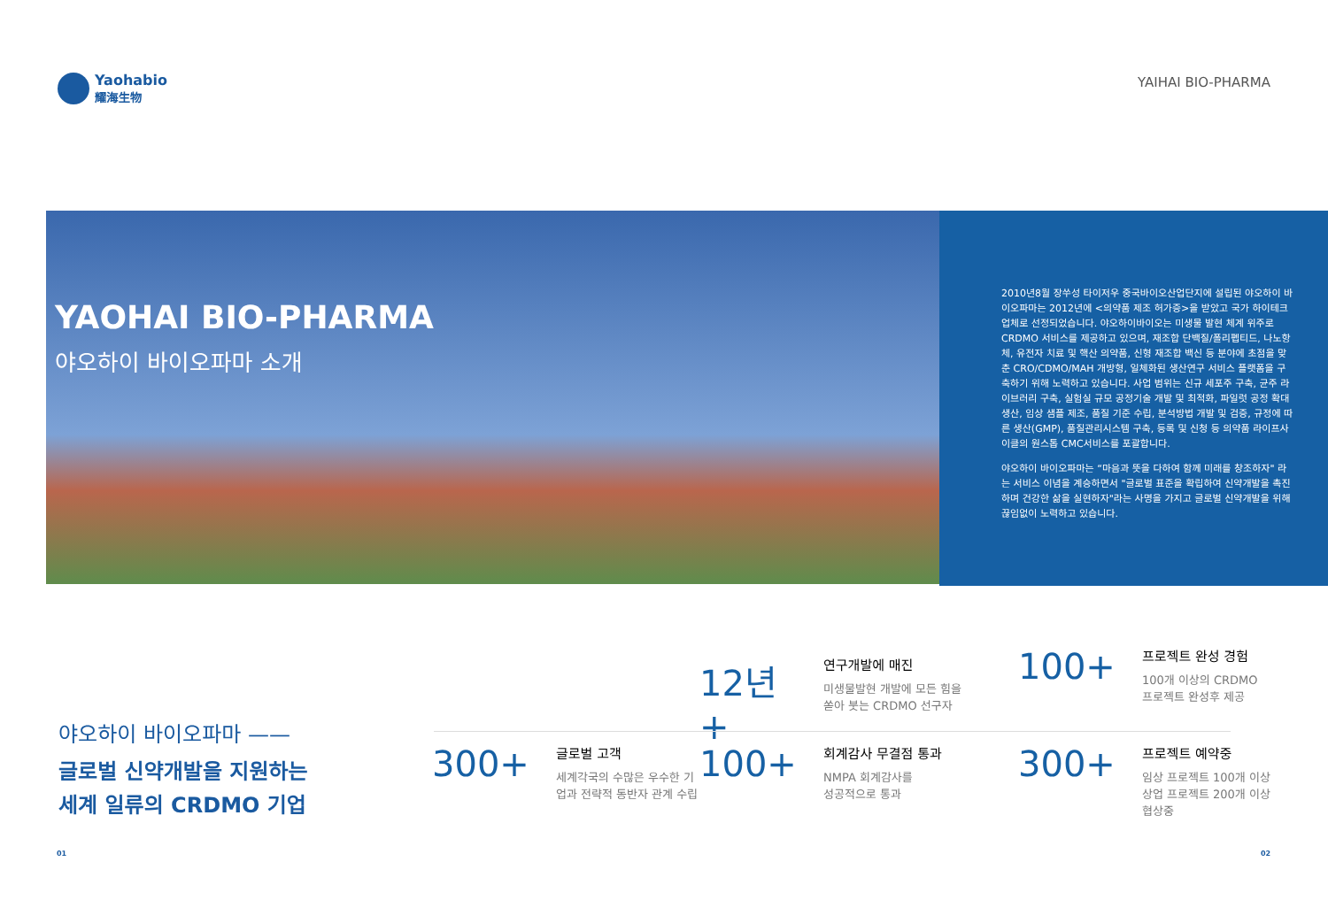Yaohabio
耀海生物
YAIHAI BIO-PHARMA
YAOHAI BIO-PHARMA
야오하이 바이오파마 소개
2010년8월 장쑤성 타이저우 중국바이오산업단지에 설립된 야오하이 바이오파마는 2012년에 <의약품 제조 허가증>을 받았고 국가 하이테크 업체로 선정되었습니다. 야오하이바이오는 미생물 발현 체계 위주로 CRDMO 서비스를 제공하고 있으며, 재조합 단백질/폴리펩티드, 나노항체, 유전자 치료 및 핵산 의약품, 신형 재조합 백신 등 분야에 초점을 맞춘 CRO/CDMO/MAH 개방형, 일체화된 생산연구 서비스 플랫폼을 구축하기 위해 노력하고 있습니다. 사업 범위는 신규 세포주 구축, 균주 라이브러리 구축, 실험실 규모 공정기술 개발 및 최적화, 파일럿 공정 확대 생산, 임상 샘플 제조, 품질 기준 수립, 분석방법 개발 및 검증, 규정에 따른 생산(GMP), 품질관리시스템 구축, 등록 및 신청 등 의약품 라이프사이클의 원스톱 CMC서비스를 포괄합니다.
야오하이 바이오파마는 “마음과 뜻을 다하여 함께 미래를 창조하자" 라는 서비스 이념을 계승하면서 "글로벌 표준을 확립하여 신약개발을 촉진하며 건강한 삶을 실현하자"라는 사명을 가지고 글로벌 신약개발을 위해 끊임없이 노력하고 있습니다.
야오하이 바이오파마 ——
글로벌 신약개발을 지원하는
세계 일류의 CRDMO 기업
12년+
연구개발에 매진
미생물발현 개발에 모든 힘을
쏟아 붓는 CRDMO 선구자
100+
프로젝트 완성 경험
100개 이상의 CRDMO
프로젝트 완성후 제공
300+
글로벌 고객
세계각국의 수많은 우수한 기
업과 전략적 동반자 관계 수립
100+
회계감사 무결점 통과
NMPA 회계감사를
성공적으로 통과
300+
프로젝트 예약중
임상 프로젝트 100개 이상
상업 프로젝트 200개 이상
협상중
01 02